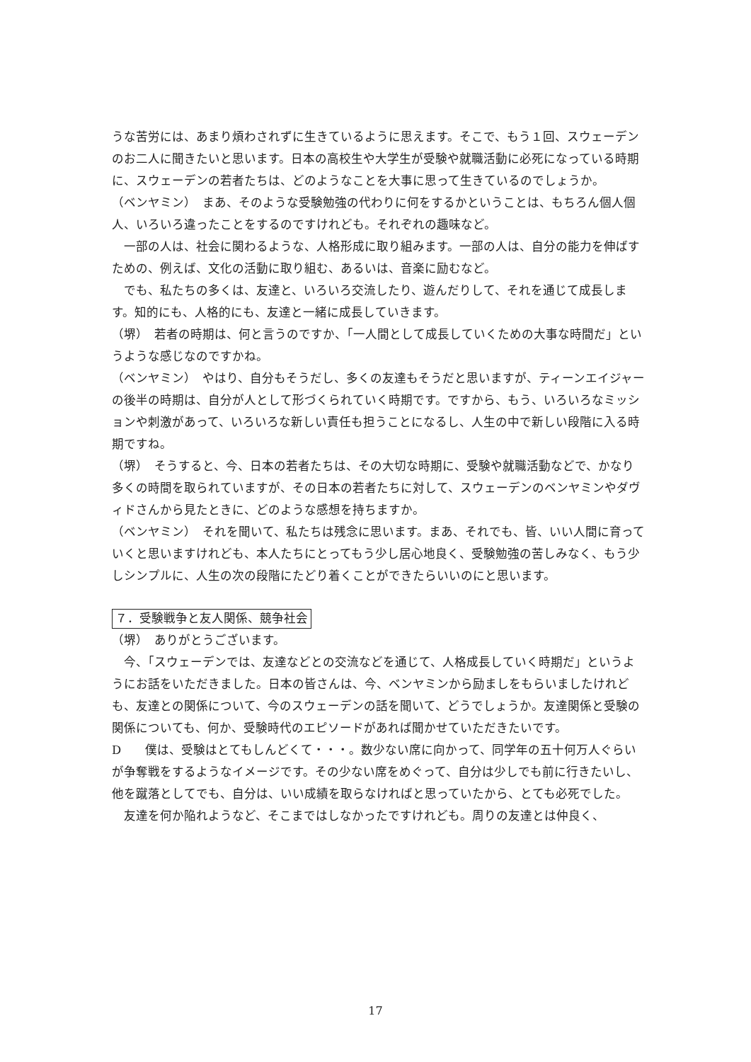うな苦労には、あまり煩わされずに生きているように思えます。そこで、もう１回、スウェーデンのお二人に聞きたいと思います。日本の高校生や大学生が受験や就職活動に必死になっている時期に、スウェーデンの若者たちは、どのようなことを大事に思って生きているのでしょうか。
（ベンヤミン）　まあ、そのような受験勉強の代わりに何をするかということは、もちろん個人個人、いろいろ違ったことをするのですけれども。それぞれの趣味など。
　一部の人は、社会に関わるような、人格形成に取り組みます。一部の人は、自分の能力を伸ばすための、例えば、文化の活動に取り組む、あるいは、音楽に励むなど。
　でも、私たちの多くは、友達と、いろいろ交流したり、遊んだりして、それを通じて成長します。知的にも、人格的にも、友達と一緒に成長していきます。
（堺）　若者の時期は、何と言うのですか、「一人間として成長していくための大事な時間だ」というような感じなのですかね。
（ベンヤミン）　やはり、自分もそうだし、多くの友達もそうだと思いますが、ティーンエイジャーの後半の時期は、自分が人として形づくられていく時期です。ですから、もう、いろいろなミッションや刺激があって、いろいろな新しい責任も担うことになるし、人生の中で新しい段階に入る時期ですね。
（堺）　そうすると、今、日本の若者たちは、その大切な時期に、受験や就職活動などで、かなり多くの時間を取られていますが、その日本の若者たちに対して、スウェーデンのベンヤミンやダヴィドさんから見たときに、どのような感想を持ちますか。
（ベンヤミン）　それを聞いて、私たちは残念に思います。まあ、それでも、皆、いい人間に育っていくと思いますけれども、本人たちにとってもう少し居心地良く、受験勉強の苦しみなく、もう少しシンプルに、人生の次の段階にたどり着くことができたらいいのにと思います。
７．受験戦争と友人関係、競争社会
（堺）　ありがとうございます。
　今、「スウェーデンでは、友達などとの交流などを通じて、人格成長していく時期だ」というようにお話をいただきました。日本の皆さんは、今、ベンヤミンから励ましをもらいましたけれども、友達との関係について、今のスウェーデンの話を聞いて、どうでしょうか。友達関係と受験の関係についても、何か、受験時代のエピソードがあれば聞かせていただきたいです。
D　　僕は、受験はとてもしんどくて・・・。数少ない席に向かって、同学年の五十何万人ぐらいが争奪戦をするようなイメージです。その少ない席をめぐって、自分は少しでも前に行きたいし、他を蹴落としてでも、自分は、いい成績を取らなければと思っていたから、とても必死でした。
　友達を何か陥れようなど、そこまではしなかったですけれども。周りの友達とは仲良く、
17